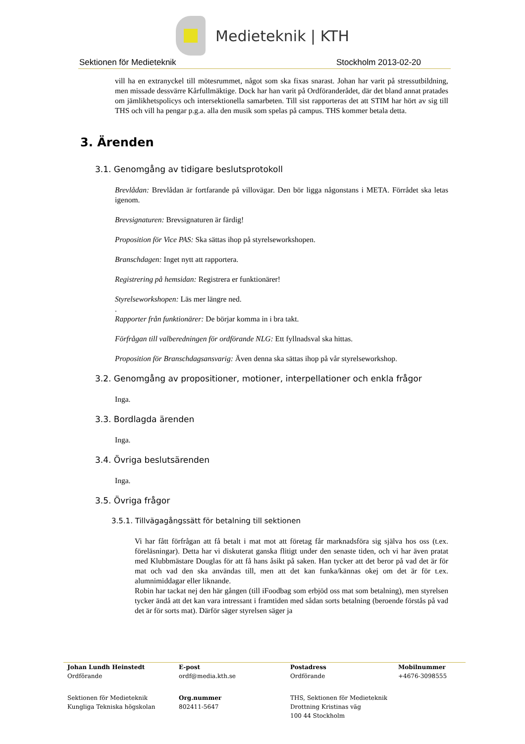Medieteknik | KTH
Sektionen för Medieteknik Stockholm 2013-02-20
vill ha en extranyckel till mötesrummet, något som ska fixas snarast. Johan har varit på stressutbildning, men missade dessvärre Kårfullmäktige. Dock har han varit på Ordföranderådet, där det bland annat pratades om jämlikhetspolicys och intersektionella samarbeten. Till sist rapporteras det att STIM har hört av sig till THS och vill ha pengar p.g.a. alla den musik som spelas på campus. THS kommer betala detta.
3. Ärenden
3.1. Genomgång av tidigare beslutsprotokoll
Brevlådan: Brevlådan är fortfarande på villovägar. Den bör ligga någonstans i META. Förrådet ska letas igenom.
Brevsignaturen: Brevsignaturen är färdig!
Proposition för Vice PAS: Ska sättas ihop på styrelseworkshopen.
Branschdagen: Inget nytt att rapportera.
Registrering på hemsidan: Registrera er funktionärer!
Styrelseworkshopen: Läs mer längre ned.
.
Rapporter från funktionärer: De börjar komma in i bra takt.
Förfrågan till valberedningen för ordförande NLG: Ett fyllnadsval ska hittas.
Proposition för Branschdagsansvarig: Även denna ska sättas ihop på vår styrelseworkshop.
3.2. Genomgång av propositioner, motioner, interpellationer och enkla frågor
Inga.
3.3. Bordlagda ärenden
Inga.
3.4. Övriga beslutsärenden
Inga.
3.5. Övriga frågor
3.5.1. Tillvägagångssätt för betalning till sektionen
Vi har fått förfrågan att få betalt i mat mot att företag får marknadsföra sig själva hos oss (t.ex. föreläsningar). Detta har vi diskuterat ganska flitigt under den senaste tiden, och vi har även pratat med Klubbmästare Douglas för att få hans åsikt på saken. Han tycker att det beror på vad det är för mat och vad den ska användas till, men att det kan funka/kännas okej om det är för t.ex. alumnimiddagar eller liknande.
Robin har tackat nej den här gången (till iFoodbag som erbjöd oss mat som betalning), men styrelsen tycker ändå att det kan vara intressant i framtiden med sådan sorts betalning (beroende förstås på vad det är för sorts mat). Därför säger styrelsen säger ja
Johan Lundh Heinstedt
Ordförande
E-post
ordf@media.kth.se
Postadress
Ordförande
Mobilnummer
+4676-3098555
Sektionen för Medieteknik
Kungliga Tekniska högskolan
Org.nummer
802411-5647
THS, Sektionen för Medieteknik
Drottning Kristinas väg
100 44 Stockholm